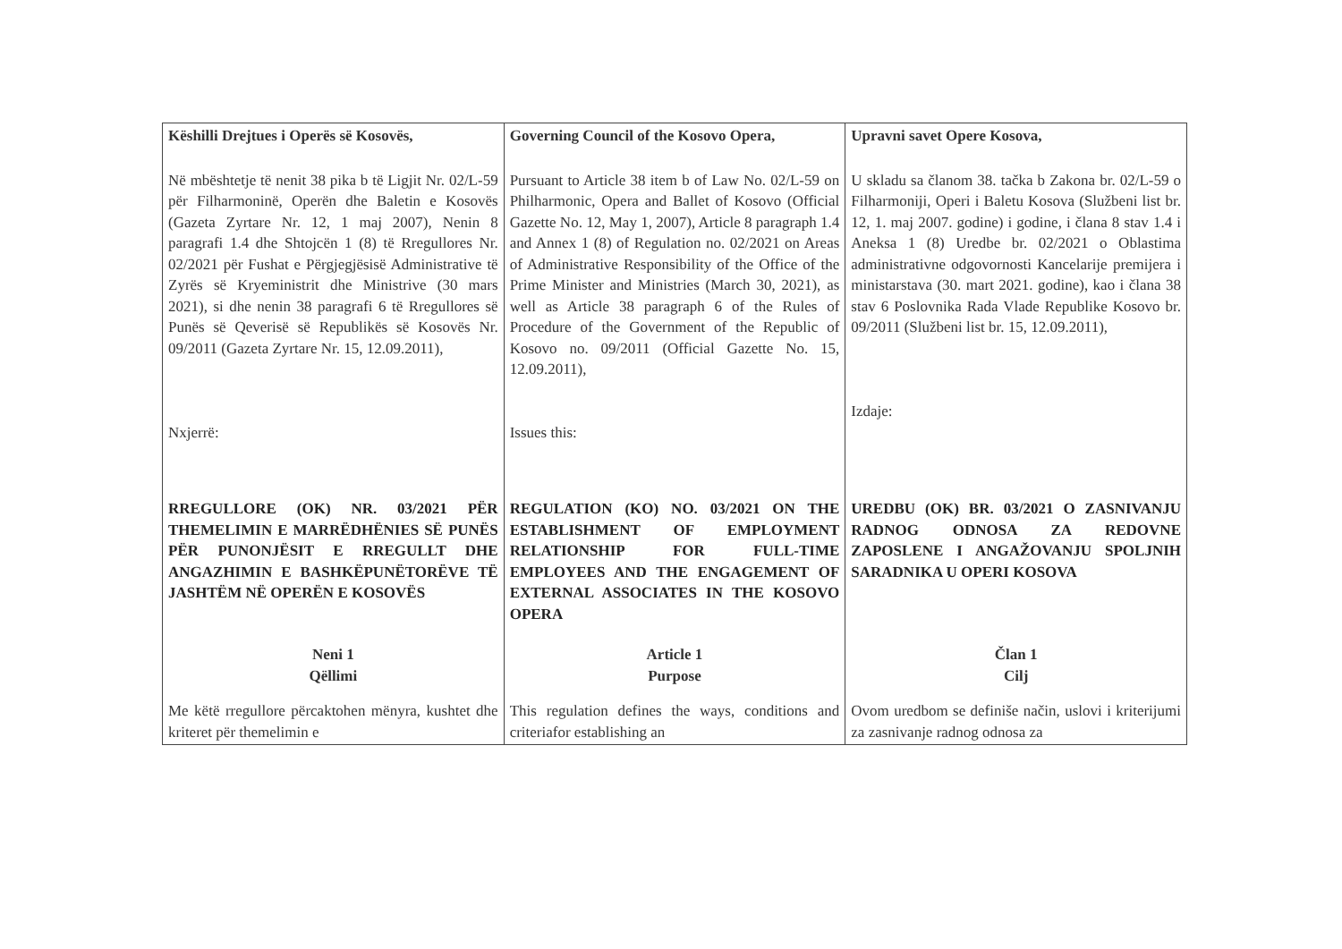| Këshilli Drejtues i Operës së Kosovës, | Governing Council of the Kosovo Opera, | Upravni savet Opere Kosova, |
| Në mbështetje të nenit 38 pika b të Ligjit Nr. 02/L-59 për Filharmoninë, Operën dhe Baletin e Kosovës (Gazeta Zyrtare Nr. 12, 1 maj 2007), Nenin 8 paragrafi 1.4 dhe Shtojcën 1 (8) të Rregullores Nr. 02/2021 për Fushat e Përgjegjësisë Administrative të Zyrës së Kryeministrit dhe Ministrive (30 mars 2021), si dhe nenin 38 paragrafi 6 të Rregullores së Punës së Qeverisë së Republikës së Kosovës Nr. 09/2011 (Gazeta Zyrtare Nr. 15, 12.09.2011), Nxjerrë: | Pursuant to Article 38 item b of Law No. 02/L-59 on Philharmonic, Opera and Ballet of Kosovo (Official Gazette No. 12, May 1, 2007), Article 8 paragraph 1.4 and Annex 1 (8) of Regulation no. 02/2021 on Areas of Administrative Responsibility of the Office of the Prime Minister and Ministries (March 30, 2021), as well as Article 38 paragraph 6 of the Rules of Procedure of the Government of the Republic of Kosovo no. 09/2011 (Official Gazette No. 15, 12.09.2011), Issues this: | U skladu sa članom 38. tačka b Zakona br. 02/L-59 o Filharmoniji, Operi i Baletu Kosova (Službeni list br. 12, 1. maj 2007. godine) i godine, i člana 8 stav 1.4 i Aneksa 1 (8) Uredbe br. 02/2021 o Oblastima administrativne odgovornosti Kancelarije premijera i ministarstava (30. mart 2021. godine), kao i člana 38 stav 6 Poslovnika Rada Vlade Republike Kosovo br. 09/2011 (Službeni list br. 15, 12.09.2011), Izdaje: |
| RREGULLORE (OK) NR. 03/2021 PËR THEMELIMIN E MARRËDHËNIES SË PUNËS PËR PUNONJËSIT E RREGULLT DHE ANGAZHIMIN E BASHKËPUNËTORËVE TË JASHTËM NË OPERËN E KOSOVËS | REGULATION (KO) NO. 03/2021 ON THE ESTABLISHMENT OF EMPLOYMENT RELATIONSHIP FOR FULL-TIME EMPLOYEES AND THE ENGAGEMENT OF EXTERNAL ASSOCIATES IN THE KOSOVO OPERA | UREDBU (OK) BR. 03/2021 O ZASNIVANJU RADNOG ODNOSA ZA REDOVNE ZAPOSLENE I ANGAŽOVANJU SPOLJNIH SARADNIKA U OPERI KOSOVA |
| Neni 1 Qëllimi | Article 1 Purpose | Član 1 Cilj |
| Me këtë rregullore përcaktohen mënyra, kushtet dhe kriteret për themelimin e | This regulation defines the ways, conditions and criteriafor establishing an | Ovom uredbom se definiše način, uslovi i kriterijumi za zasnivanje radnog odnosa za |